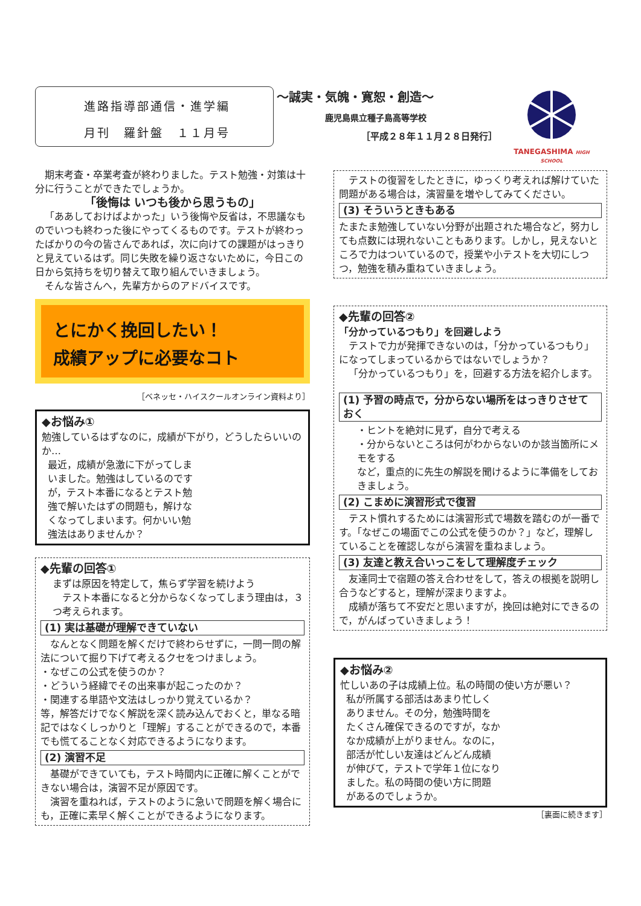進路指導部通信・進学編
月刊　羅針盤　１１月号
～誠実・気魄・寛恕・創造～
鹿児島県立種子島高等学校
［平成２８年１１月２８日発行］
TANEGASHIMA HIGH SCHOOL
期末考査・卒業考査が終わりました。テスト勉強・対策は十分に行うことができたでしょうか。
「後悔は いつも後から思うもの」
「ああしておけばよかった」いう後悔や反省は，不思議なものでいつも終わった後にやってくるものです。テストが終わったばかりの今の皆さんであれば，次に向けての課題がはっきりと見えているはず。同じ失敗を繰り返さないために，今日この日から気持ちを切り替えて取り組んでいきましょう。
そんな皆さんへ，先輩方からのアドバイスです。
とにかく挽回したい！
成績アップに必要なコト
［ベネッセ・ハイスクールオンライン資料より］
◆お悩み①
勉強しているはずなのに，成績が下がり，どうしたらいいのか…
最近，成績が急激に下がってしまいました。勉強はしているのですが，テスト本番になるとテスト勉強で解いたはずの問題も，解けなくなってしまいます。何かいい勉強法はありませんか？
◆先輩の回答①
まずは原因を特定して，焦らず学習を続けよう
テスト本番になると分からなくなってしまう理由は，３つ考えられます。
(1) 実は基礎が理解できていない
なんとなく問題を解くだけで終わらせずに，一問一問の解法について掘り下げて考えるクセをつけましょう。
・なぜこの公式を使うのか？
・どういう経緯でその出来事が起こったのか？
・関連する単語や文法はしっかり覚えているか？
等，解答だけでなく解説を深く読み込んでおくと，単なる暗記ではなくしっかりと「理解」することができるので，本番でも慌てることなく対応できるようになります。
(2) 演習不足
基礎ができていても，テスト時間内に正確に解くことができない場合は，演習不足が原因です。
演習を重ねれば，テストのように急いで問題を解く場合にも，正確に素早く解くことができるようになります。
テストの復習をしたときに，ゆっくり考えれば解けていた問題がある場合は，演習量を増やしてみてください。
(3) そういうときもある
たまたま勉強していない分野が出題された場合など，努力しても点数には現れないこともあります。しかし，見えないところで力はついているので，授業や小テストを大切にしつつ，勉強を積み重ねていきましょう。
◆先輩の回答②
「分かっているつもり」を回避しよう
テストで力が発揮できないのは，「分かっているつもり」になってしまっているからではないでしょうか？
「分かっているつもり」を，回避する方法を紹介します。
(1) 予習の時点で，分からない場所をはっきりさせておく
・ヒントを絶対に見ず，自分で考える
・分からないところは何がわからないのか該当箇所にメモをする
など，重点的に先生の解説を聞けるように準備をしておきましょう。
(2) こまめに演習形式で復習
テスト慣れするためには演習形式で場数を踏むのが一番です。「なぜこの場面でこの公式を使うのか？」など，理解していることを確認しながら演習を重ねましょう。
(3) 友達と教え合いっこをして理解度チェック
友達同士で宿題の答え合わせをして，答えの根拠を説明し合うなどすると，理解が深まりますよ。
成績が落ちて不安だと思いますが，挽回は絶対にできるので，がんばっていきましょう！
◆お悩み②
忙しいあの子は成績上位。私の時間の使い方が悪い？
私が所属する部活はあまり忙しくありません。その分，勉強時間をたくさん確保できるのですが，なかなか成績が上がりません。なのに，部活が忙しい友達はどんどん成績が伸びて，テストで学年１位になりました。私の時間の使い方に問題があるのでしょうか。
［裏面に続きます］